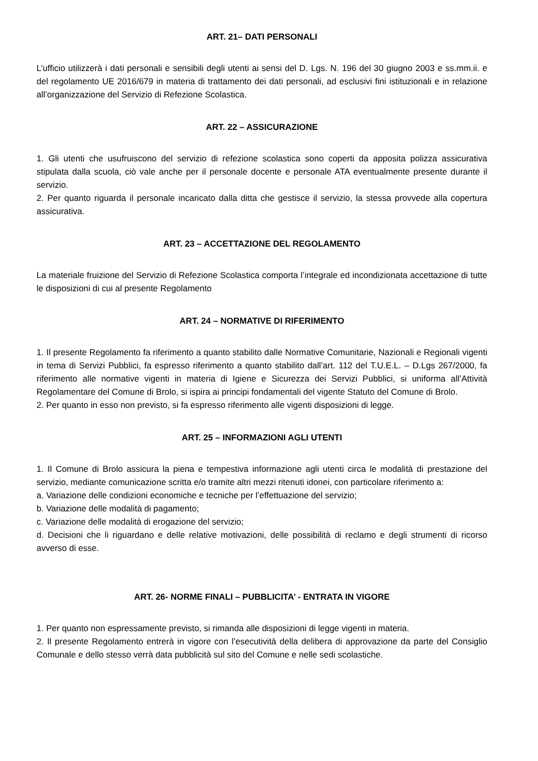ART. 21– DATI PERSONALI
L’ufficio utilizzerà i dati personali e sensibili degli utenti ai sensi del D. Lgs. N. 196 del 30 giugno 2003 e ss.mm.ii. e del regolamento UE 2016/679 in materia di trattamento dei dati personali, ad esclusivi fini istituzionali e in relazione all’organizzazione del Servizio di Refezione Scolastica.
ART. 22 – ASSICURAZIONE
1. Gli utenti che usufruiscono del servizio di refezione scolastica sono coperti da apposita polizza assicurativa stipulata dalla scuola, ciò vale anche per il personale docente e personale ATA eventualmente presente durante il servizio.
2. Per quanto riguarda il personale incaricato dalla ditta che gestisce il servizio, la stessa provvede alla copertura assicurativa.
ART. 23 – ACCETTAZIONE DEL REGOLAMENTO
La materiale fruizione del Servizio di Refezione Scolastica comporta l’integrale ed incondizionata accettazione di tutte le disposizioni di cui al presente Regolamento
ART. 24 – NORMATIVE DI RIFERIMENTO
1. Il presente Regolamento fa riferimento a quanto stabilito dalle Normative Comunitarie, Nazionali e Regionali vigenti in tema di Servizi Pubblici, fa espresso riferimento a quanto stabilito dall’art. 112 del T.U.E.L. – D.Lgs 267/2000, fa riferimento alle normative vigenti in materia di Igiene e Sicurezza dei Servizi Pubblici, si uniforma all’Attività Regolamentare del Comune di Brolo, si ispira ai principi fondamentali del vigente Statuto del Comune di Brolo.
2. Per quanto in esso non previsto, si fa espresso riferimento alle vigenti disposizioni di legge.
ART. 25 – INFORMAZIONI AGLI UTENTI
1. Il Comune di Brolo assicura la piena e tempestiva informazione agli utenti circa le modalità di prestazione del servizio, mediante comunicazione scritta e/o tramite altri mezzi ritenuti idonei, con particolare riferimento a:
a. Variazione delle condizioni economiche e tecniche per l’effettuazione del servizio;
b. Variazione delle modalità di pagamento;
c. Variazione delle modalità di erogazione del servizio;
d. Decisioni che li riguardano e delle relative motivazioni, delle possibilità di reclamo e degli strumenti di ricorso avverso di esse.
ART. 26- NORME FINALI – PUBBLICITA’ - ENTRATA IN VIGORE
1. Per quanto non espressamente previsto, si rimanda alle disposizioni di legge vigenti in materia.
2. Il presente Regolamento entrerà in vigore con l’esecutività della delibera di approvazione da parte del Consiglio Comunale e dello stesso verrà data pubblicità sul sito del Comune e nelle sedi scolastiche.